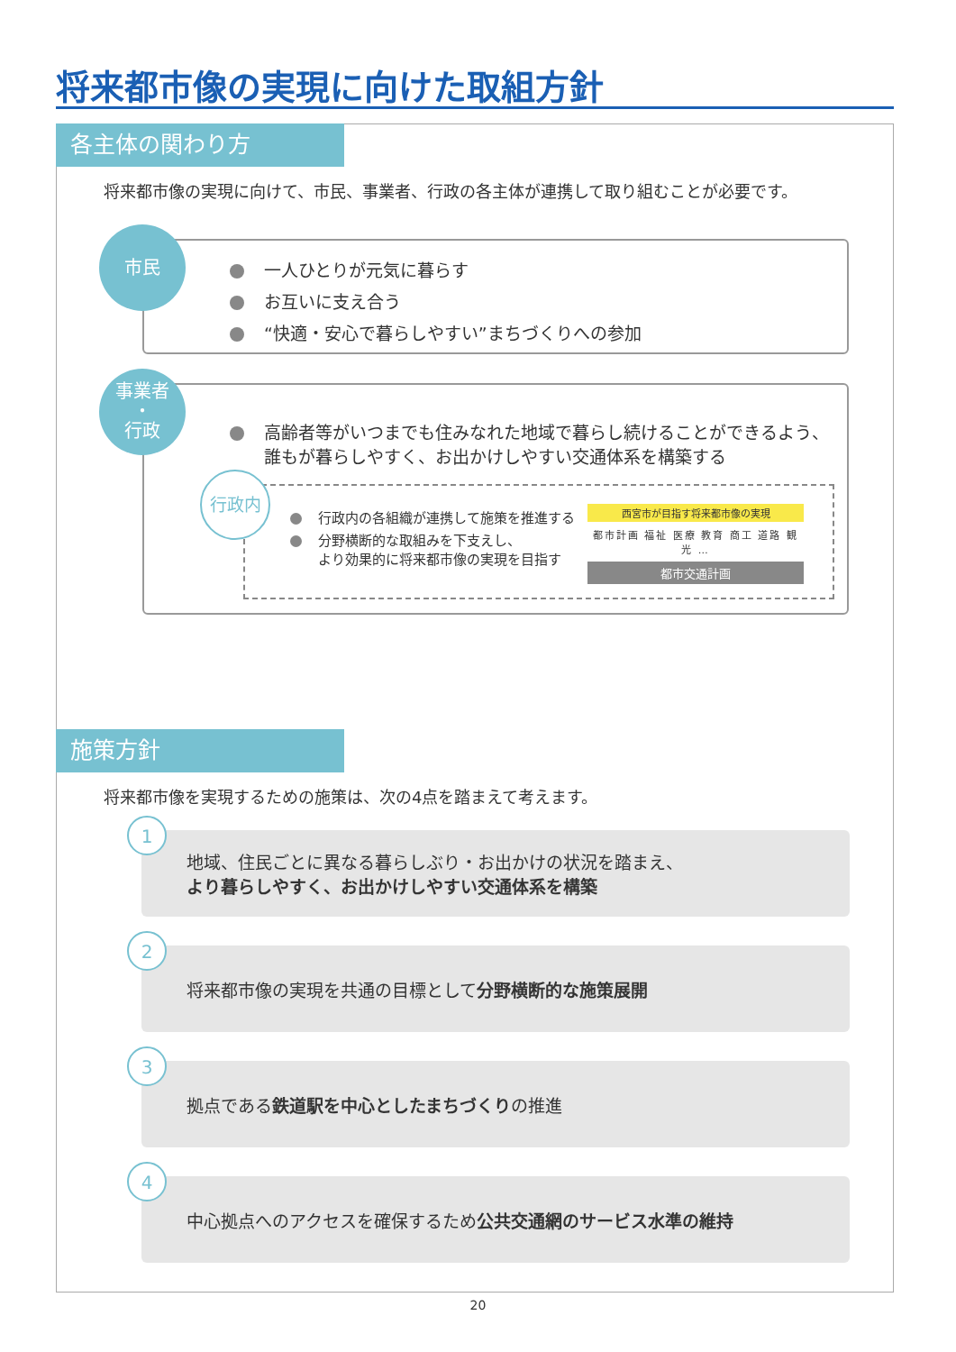将来都市像の実現に向けた取組方針
各主体の関わり方
将来都市像の実現に向けて、市民、事業者、行政の各主体が連携して取り組むことが必要です。
一人ひとりが元気に暮らす
お互いに支え合う
“快適・安心で暮らしやすい”まちづくりへの参加
市民
高齢者等がいつまでも住みなれた地域で暮らし続けることができるよう、
誰もが暮らしやすく、お出かけしやすい交通体系を構築する
行政内の各組織が連携して施策を推進する
分野横断的な取組みを下支えし、
より効果的に将来都市像の実現を目指す
西宮市が目指す将来都市像の実現
都市計画 福祉 医療 教育 商工 道路 観光 …
都市交通計画
事業者
・
行政
行政内
施策方針
将来都市像を実現するための施策は、次の4点を踏まえて考えます。
地域、住民ごとに異なる暮らしぶり・お出かけの状況を踏まえ、
より暮らしやすく、お出かけしやすい交通体系を構築
1
将来都市像の実現を共通の目標として分野横断的な施策展開
2
拠点である鉄道駅を中心としたまちづくりの推進
3
中心拠点へのアクセスを確保するため公共交通網のサービス水準の維持
4
20